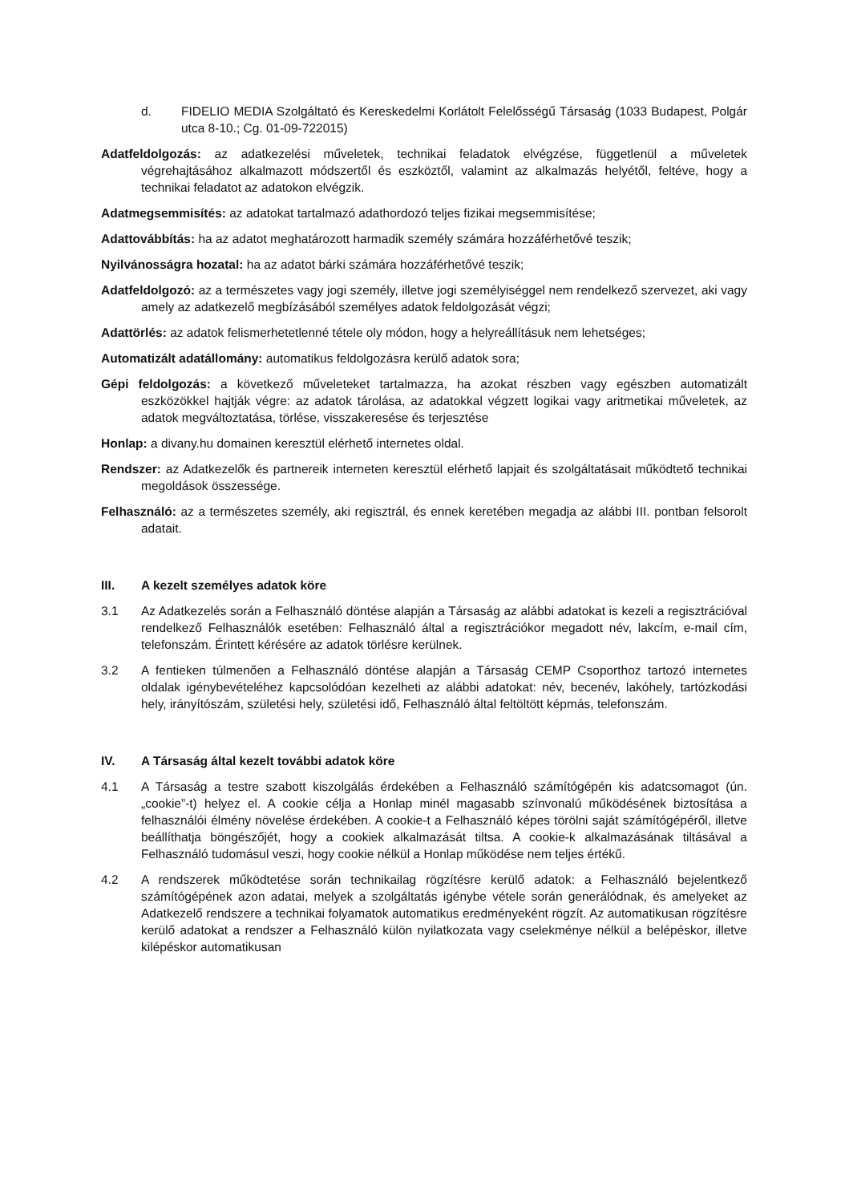d. FIDELIO MEDIA Szolgáltató és Kereskedelmi Korlátolt Felelősségű Társaság (1033 Budapest, Polgár utca 8-10.; Cg. 01-09-722015)
Adatfeldolgozás: az adatkezelési műveletek, technikai feladatok elvégzése, függetlenül a műveletek végrehajtásához alkalmazott módszertől és eszköztől, valamint az alkalmazás helyétől, feltéve, hogy a technikai feladatot az adatokon elvégzik.
Adatmegsemmisítés: az adatokat tartalmazó adathordozó teljes fizikai megsemmisítése;
Adattovábbítás: ha az adatot meghatározott harmadik személy számára hozzáférhetővé teszik;
Nyilvánosságra hozatal: ha az adatot bárki számára hozzáférhetővé teszik;
Adatfeldolgozó: az a természetes vagy jogi személy, illetve jogi személyiséggel nem rendelkező szervezet, aki vagy amely az adatkezelő megbízásából személyes adatok feldolgozását végzi;
Adattörlés: az adatok felismerhetetlenné tétele oly módon, hogy a helyreállításuk nem lehetséges;
Automatizált adatállomány: automatikus feldolgozásra kerülő adatok sora;
Gépi feldolgozás: a következő műveleteket tartalmazza, ha azokat részben vagy egészben automatizált eszközökkel hajtják végre: az adatok tárolása, az adatokkal végzett logikai vagy aritmetikai műveletek, az adatok megváltoztatása, törlése, visszakeresése és terjesztése
Honlap: a divany.hu domainen keresztül elérhető internetes oldal.
Rendszer: az Adatkezelők és partnereik interneten keresztül elérhető lapjait és szolgáltatásait működtető technikai megoldások összessége.
Felhasználó: az a természetes személy, aki regisztrál, és ennek keretében megadja az alábbi III. pontban felsorolt adatait.
III. A kezelt személyes adatok köre
3.1 Az Adatkezelés során a Felhasználó döntése alapján a Társaság az alábbi adatokat is kezeli a regisztrációval rendelkező Felhasználók esetében: Felhasználó által a regisztrációkor megadott név, lakcím, e-mail cím, telefonszám. Érintett kérésére az adatok törlésre kerülnek.
3.2 A fentieken túlmenően a Felhasználó döntése alapján a Társaság CEMP Csoporthoz tartozó internetes oldalak igénybevételéhez kapcsolódóan kezelheti az alábbi adatokat: név, becenév, lakóhely, tartózkodási hely, irányítószám, születési hely, születési idő, Felhasználó által feltöltött képmás, telefonszám.
IV. A Társaság által kezelt további adatok köre
4.1 A Társaság a testre szabott kiszolgálás érdekében a Felhasználó számítógépén kis adatcsomagot (ún. „cookie”-t) helyez el. A cookie célja a Honlap minél magasabb színvonalú működésének biztosítása a felhasználói élmény növelése érdekében. A cookie-t a Felhasználó képes törölni saját számítógépéről, illetve beállíthatja böngészőjét, hogy a cookiek alkalmazását tiltsa. A cookie-k alkalmazásának tiltásával a Felhasználó tudomásul veszi, hogy cookie nélkül a Honlap működése nem teljes értékű.
4.2 A rendszerek működtetése során technikailag rögzítésre kerülő adatok: a Felhasználó bejelentkező számítógépének azon adatai, melyek a szolgáltatás igénybe vétele során generálódnak, és amelyeket az Adatkezelő rendszere a technikai folyamatok automatikus eredményeként rögzít. Az automatikusan rögzítésre kerülő adatokat a rendszer a Felhasználó külön nyilatkozata vagy cselekménye nélkül a belépéskor, illetve kilépéskor automatikusan